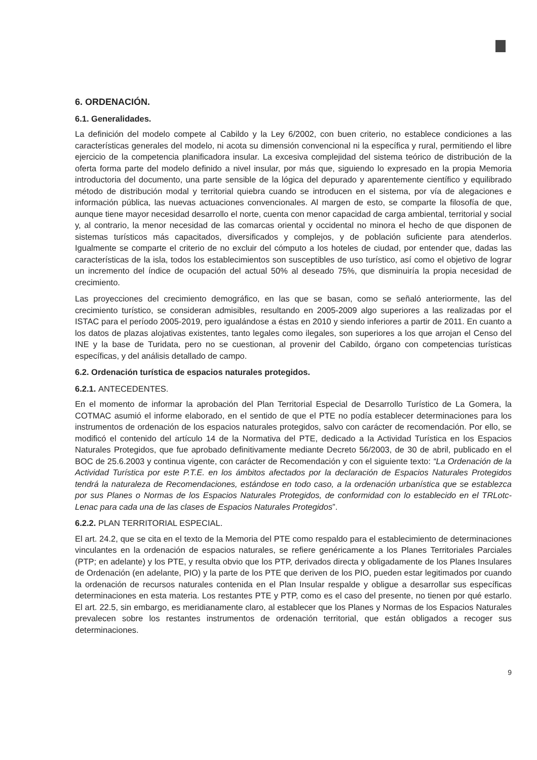6. ORDENACIÓN.
6.1. Generalidades.
La definición del modelo compete al Cabildo y la Ley 6/2002, con buen criterio, no establece condiciones a las características generales del modelo, ni acota su dimensión convencional ni la específica y rural, permitiendo el libre ejercicio de la competencia planificadora insular. La excesiva complejidad del sistema teórico de distribución de la oferta forma parte del modelo definido a nivel insular, por más que, siguiendo lo expresado en la propia Memoria introductoria del documento, una parte sensible de la lógica del depurado y aparentemente científico y equilibrado método de distribución modal y territorial quiebra cuando se introducen en el sistema, por vía de alegaciones e información pública, las nuevas actuaciones convencionales. Al margen de esto, se comparte la filosofía de que, aunque tiene mayor necesidad desarrollo el norte, cuenta con menor capacidad de carga ambiental, territorial y social y, al contrario, la menor necesidad de las comarcas oriental y occidental no minora el hecho de que disponen de sistemas turísticos más capacitados, diversificados y complejos, y de población suficiente para atenderlos. Igualmente se comparte el criterio de no excluir del cómputo a los hoteles de ciudad, por entender que, dadas las características de la isla, todos los establecimientos son susceptibles de uso turístico, así como el objetivo de lograr un incremento del índice de ocupación del actual 50% al deseado 75%, que disminuiría la propia necesidad de crecimiento.
Las proyecciones del crecimiento demográfico, en las que se basan, como se señaló anteriormente, las del crecimiento turístico, se consideran admisibles, resultando en 2005-2009 algo superiores a las realizadas por el ISTAC para el período 2005-2019, pero igualándose a éstas en 2010 y siendo inferiores a partir de 2011. En cuanto a los datos de plazas alojativas existentes, tanto legales como ilegales, son superiores a los que arrojan el Censo del INE y la base de Turidata, pero no se cuestionan, al provenir del Cabildo, órgano con competencias turísticas específicas, y del análisis detallado de campo.
6.2. Ordenación turística de espacios naturales protegidos.
6.2.1. ANTECEDENTES.
En el momento de informar la aprobación del Plan Territorial Especial de Desarrollo Turístico de La Gomera, la COTMAC asumió el informe elaborado, en el sentido de que el PTE no podía establecer determinaciones para los instrumentos de ordenación de los espacios naturales protegidos, salvo con carácter de recomendación. Por ello, se modificó el contenido del artículo 14 de la Normativa del PTE, dedicado a la Actividad Turística en los Espacios Naturales Protegidos, que fue aprobado definitivamente mediante Decreto 56/2003, de 30 de abril, publicado en el BOC de 25.6.2003 y continua vigente, con carácter de Recomendación y con el siguiente texto: “La Ordenación de la Actividad Turística por este P.T.E. en los ámbitos afectados por la declaración de Espacios Naturales Protegidos tendrá la naturaleza de Recomendaciones, estándose en todo caso, a la ordenación urbanística que se establezca por sus Planes o Normas de los Espacios Naturales Protegidos, de conformidad con lo establecido en el TRLotc-Lenac para cada una de las clases de Espacios Naturales Protegidos”.
6.2.2. PLAN TERRITORIAL ESPECIAL.
El art. 24.2, que se cita en el texto de la Memoria del PTE como respaldo para el establecimiento de determinaciones vinculantes en la ordenación de espacios naturales, se refiere genéricamente a los Planes Territoriales Parciales (PTP; en adelante) y los PTE, y resulta obvio que los PTP, derivados directa y obligadamente de los Planes Insulares de Ordenación (en adelante, PIO) y la parte de los PTE que deriven de los PIO, pueden estar legitimados por cuando la ordenación de recursos naturales contenida en el Plan Insular respalde y obligue a desarrollar sus específicas determinaciones en esta materia. Los restantes PTE y PTP, como es el caso del presente, no tienen por qué estarlo. El art. 22.5, sin embargo, es meridianamente claro, al establecer que los Planes y Normas de los Espacios Naturales prevalecen sobre los restantes instrumentos de ordenación territorial, que están obligados a recoger sus determinaciones.
9